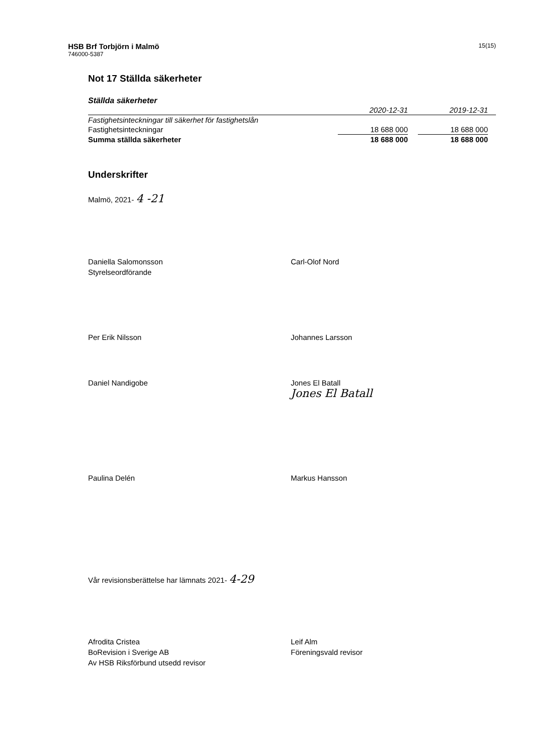HSB Brf Torbjörn i Malmö
746000-5387
15(15)
Not 17 Ställda säkerheter
Ställda säkerheter
| | 2020-12-31 | | 2019-12-31 | |
| --- | --- | --- | --- | --- |
| Fastighetsinteckningar till säkerhet för fastighetslån | | | | |
| Fastighetsinteckningar | 18 688 000 | | 18 688 000 | |
| Summa ställda säkerheter | 18 688 000 | | 18 688 000 | |
Underskrifter
Malmö, 2021- 4 -21
Daniella Salomonsson
Styrelseordförande
Carl-Olof Nord
Per Erik Nilsson
Johannes Larsson
Daniel Nandigobe
Jones El Batall
Jones El Batall
Paulina Delén
Markus Hansson
Vår revisionsberättelse har lämnats 2021- 4-29
Afrodita Cristea
BoRevision i Sverige AB
Av HSB Riksförbund utsedd revisor
Leif Alm
Föreningsvald revisor